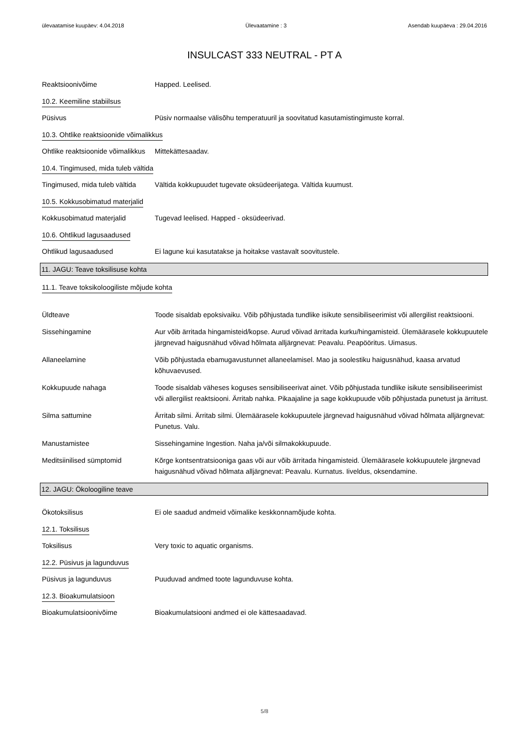ülevaatamise kuupäev: 4.04.2018 Ülevaatamine : 3 Asendab kuupäeva : 29.04.2016
INSULCAST 333 NEUTRAL - PT A
Reaktsioonivõime Happed. Leelised.
10.2. Keemiline stabiilsus
Püsivus Püsiv normaalse välisõhu temperatuuril ja soovitatud kasutamistingimuste korral.
10.3. Ohtlike reaktsioonide võimalikkus
Ohtlike reaktsioonide võimalikkus
Mittekättesaadav.
10.4. Tingimused, mida tuleb vältida
Tingimused, mida tuleb vältida
Vältida kokkupuudet tugevate oksüdeerijatega. Vältida kuumust.
10.5. Kokkusobimatud materjalid
Kokkusobimatud materjalid Tugevad leelised. Happed - oksüdeerivad.
10.6. Ohtlikud lagusaadused
Ohtlikud lagusaadused Ei lagune kui kasutatakse ja hoitakse vastavalt soovitustele.
11. JAGU: Teave toksilisuse kohta
11.1. Teave toksikoloogiliste mõjude kohta
Üldteave Toode sisaldab epoksivaiku. Võib põhjustada tundlike isikute sensibiliseerimist või allergilist reaktsiooni.
Sissehingamine Aur võib ärritada hingamisteid/kopse. Aurud võivad ärritada kurku/hingamisteid. Ülemäärasele kokkupuutele järgnevad haigusnähud võivad hõlmata alljärgnevat: Peavalu. Peapööritus. Uimasus.
Allaneelamine Võib põhjustada ebamugavustunnet allaneelamisel. Mao ja soolestiku haigusnähud, kaasa arvatud kõhuvaevused.
Kokkupuude nahaga Toode sisaldab väheses koguses sensibiliseerivat ainet. Võib põhjustada tundlike isikute sensibiliseerimist või allergilist reaktsiooni. Ärritab nahka. Pikaajaline ja sage kokkupuude võib põhjustada punetust ja ärritust.
Silma sattumine Ärritab silmi. Ärritab silmi. Ülemäärasele kokkupuutele järgnevad haigusnähud võivad hõlmata alljärgnevat: Punetus. Valu.
Manustamistee Sissehingamine Ingestion. Naha ja/või silmakokkupuude.
Meditsiinilised sümptomid Kõrge kontsentratsiooniga gaas või aur võib ärritada hingamisteid. Ülemäärasele kokkupuutele järgnevad haigusnähud võivad hõlmata alljärgnevat: Peavalu. Kurnatus. Iiveldus, oksendamine.
12. JAGU: Ökoloogiline teave
Ökotoksilisus Ei ole saadud andmeid võimalike keskkonnamõjude kohta.
12.1. Toksilisus
Toksilisus Very toxic to aquatic organisms.
12.2. Püsivus ja lagunduvus
Püsivus ja lagunduvus Puuduvad andmed toote lagunduvuse kohta.
12.3. Bioakumulatsioon
Bioakumulatsioonivõime Bioakumulatsiooni andmed ei ole kättesaadavad.
5/8